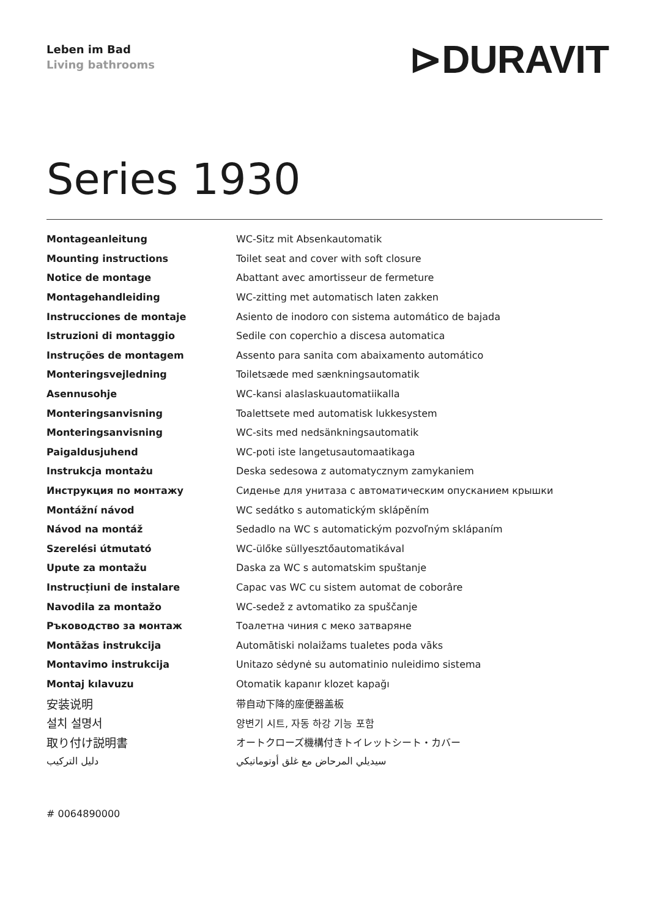Leben im Bad
Living bathrooms
⊳DURAVIT
Series 1930
| Montageanleitung | WC-Sitz mit Absenkautomatik |
| Mounting instructions | Toilet seat and cover with soft closure |
| Notice de montage | Abattant avec amortisseur de fermeture |
| Montagehandleiding | WC-zitting met automatisch laten zakken |
| Instrucciones de montaje | Asiento de inodoro con sistema automático de bajada |
| Istruzioni di montaggio | Sedile con coperchio a discesa automatica |
| Instruções de montagem | Assento para sanita com abaixamento automático |
| Monteringsvejledning | Toiletsæde med sænkningsautomatik |
| Asennusohje | WC-kansi alaslaskuautomatiikalla |
| Monteringsanvisning | Toalettsete med automatisk lukkesystem |
| Monteringsanvisning | WC-sits med nedsänkningsautomatik |
| Paigaldusjuhend | WC-poti iste langetusautomaatikaga |
| Instrukcja montażu | Deska sedesowa z automatycznym zamykaniem |
| Инструкция по монтажу | Сиденье для унитаза с автоматическим опусканием крышки |
| Montážní návod | WC sedátko s automatickým sklápěním |
| Návod na montáž | Sedadlo na WC s automatickým pozvoľným sklápaním |
| Szerelési útmutató | WC-ülőke süllyesztőautomatikával |
| Upute za montažu | Daska za WC s automatskim spuštanje |
| Instrucțiuni de instalare | Capac vas WC cu sistem automat de coborâre |
| Navodila za montažo | WC-sedež z avtomatiko za spuščanje |
| Ръководство за монтаж | Тоалетна чиния с меко затваряне |
| Montāžas instrukcija | Automātiski nolaižams tualetes poda vāks |
| Montavimo instrukcija | Unitazo sėdynė su automatinio nuleidimo sistema |
| Montaj kılavuzu | Otomatik kapanır klozet kapağı |
| 安装说明 | 带自动下降的座便器盖板 |
| 설치 설명서 | 양변기 시트, 자동 하강 기능 포함 |
| 取り付け説明書 | オートクローズ機構付きトイレットシート・カバー |
| دليل التركيب | سيديلي المرحاض مع غلق أوتوماتيكي |
# 0064890000